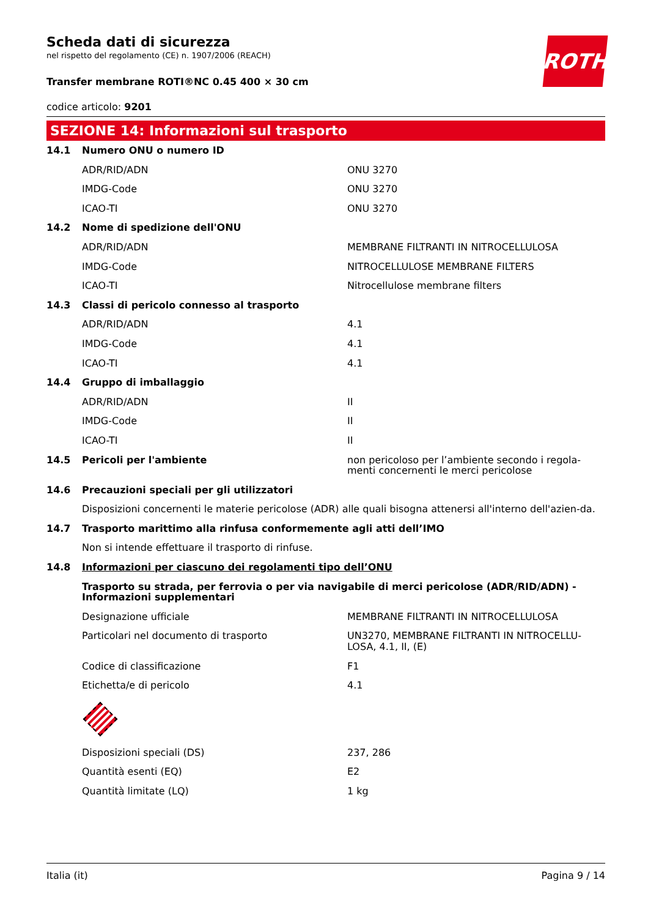ROTH
Scheda dati di sicurezza
nel rispetto del regolamento (CE) n. 1907/2006 (REACH)
Transfer membrane ROTI®NC 0.45 400 × 30 cm
codice articolo: 9201
SEZIONE 14: Informazioni sul trasporto
| 14.1 | Numero ONU o numero ID | |
| | ADR/RID/ADN | ONU 3270 |
| | IMDG-Code | ONU 3270 |
| | ICAO-TI | ONU 3270 |
| 14.2 | Nome di spedizione dell'ONU | |
| | ADR/RID/ADN | MEMBRANE FILTRANTI IN NITROCELLULOSA |
| | IMDG-Code | NITROCELLULOSE MEMBRANE FILTERS |
| | ICAO-TI | Nitrocellulose membrane filters |
| 14.3 | Classi di pericolo connesso al trasporto | |
| | ADR/RID/ADN | 4.1 |
| | IMDG-Code | 4.1 |
| | ICAO-TI | 4.1 |
| 14.4 | Gruppo di imballaggio | |
| | ADR/RID/ADN | II |
| | IMDG-Code | II |
| | ICAO-TI | II |
| 14.5 | Pericoli per l'ambiente | non pericoloso per l’ambiente secondo i regola-menti concernenti le merci pericolose |
| 14.6 | Precauzioni speciali per gli utilizzatori | |
| | Disposizioni concernenti le materie pericolose (ADR) alle quali bisogna attenersi all'interno dell'azien-da. | |
| 14.7 | Trasporto marittimo alla rinfusa conformemente agli atti dell’IMO | |
| | Non si intende effettuare il trasporto di rinfuse. | |
| 14.8 | Informazioni per ciascuno dei regolamenti tipo dell’ONU | |
| | Trasporto su strada, per ferrovia o per via navigabile di merci pericolose (ADR/RID/ADN) - Informazioni supplementari | |
| | Designazione ufficiale | MEMBRANE FILTRANTI IN NITROCELLULOSA |
| | Particolari nel documento di trasporto | UN3270, MEMBRANE FILTRANTI IN NITROCELLU-LOSA, 4.1, II, (E) |
| | Codice di classificazione | F1 |
| | Etichetta/e di pericolo | 4.1 |
| | Disposizioni speciali (DS) | 237, 286 |
| | Quantità esenti (EQ) | E2 |
| | Quantità limitate (LQ) | 1 kg |
Italia (it) Pagina 9 / 14